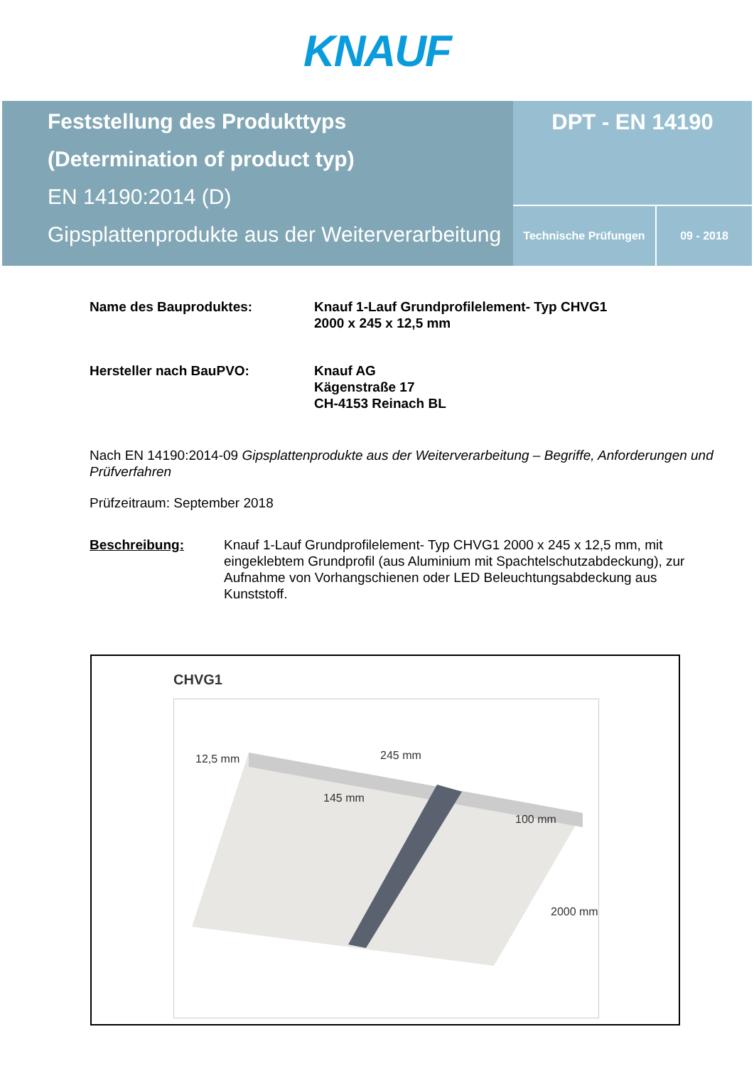KNAUF
Feststellung des Produkttyps
(Determination of product typ)
EN 14190:2014 (D)
Gipsplattenprodukte aus der Weiterverarbeitung
DPT - EN 14190
Technische Prüfungen 09 - 2018
Name des Bauproduktes: Knauf 1-Lauf Grundprofilelement- Typ CHVG1
2000 x 245 x 12,5 mm
Hersteller nach BauPVO: Knauf AG
Kägenstraße 17
CH-4153 Reinach BL
Nach EN 14190:2014-09 Gipsplattenprodukte aus der Weiterverarbeitung – Begriffe, Anforderungen und Prüfverfahren
Prüfzeitraum: September 2018
Beschreibung: Knauf 1-Lauf Grundprofilelement- Typ CHVG1 2000 x 245 x 12,5 mm, mit eingeklebtem Grundprofil (aus Aluminium mit Spachtelschutzabdeckung), zur Aufnahme von Vorhangschienen oder LED Beleuchtungsabdeckung aus Kunststoff.
CHVG1
12,5 mm 245 mm
145 mm
100 mm
2000 mm